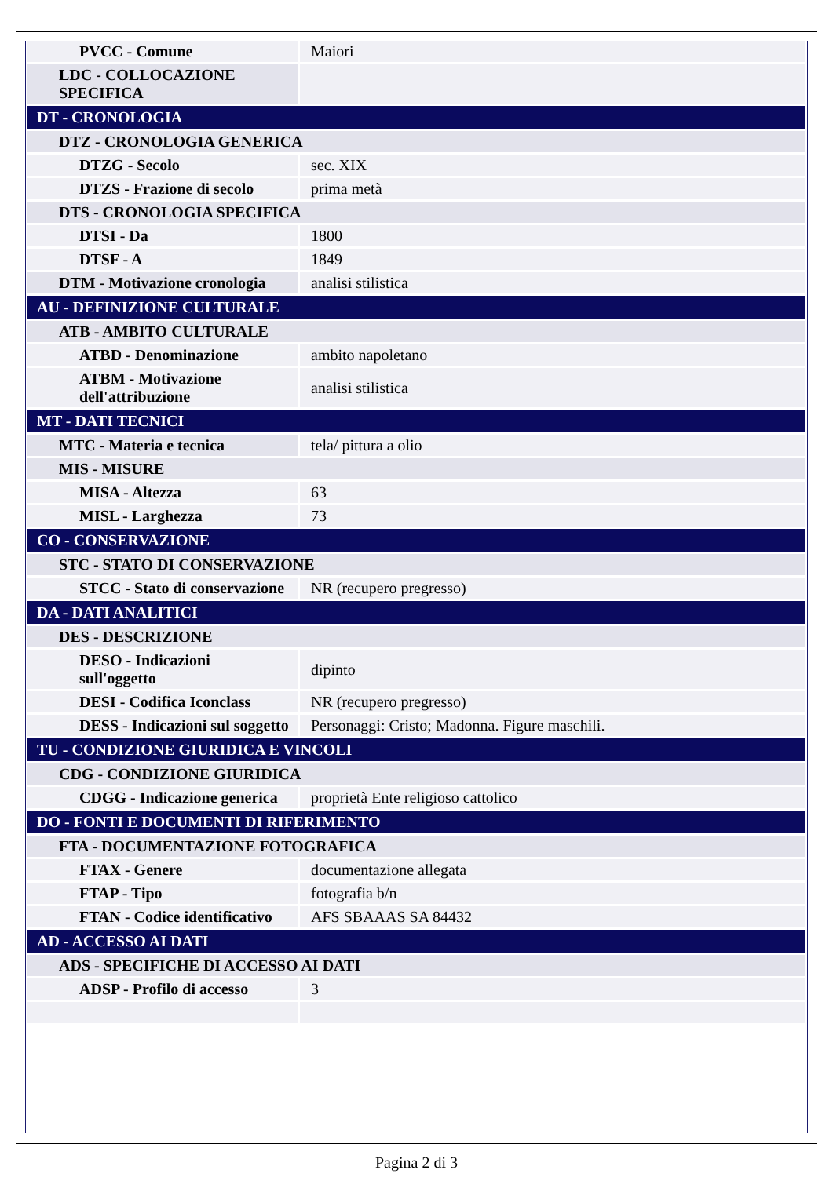| PVCC - Comune | Maiori |
| LDC - COLLOCAZIONE SPECIFICA | |
| DT - CRONOLOGIA | |
| DTZ - CRONOLOGIA GENERICA | |
| DTZG - Secolo | sec. XIX |
| DTZS - Frazione di secolo | prima metà |
| DTS - CRONOLOGIA SPECIFICA | |
| DTSI - Da | 1800 |
| DTSF - A | 1849 |
| DTM - Motivazione cronologia | analisi stilistica |
| AU - DEFINIZIONE CULTURALE | |
| ATB - AMBITO CULTURALE | |
| ATBD - Denominazione | ambito napoletano |
| ATBM - Motivazione dell'attribuzione | analisi stilistica |
| MT - DATI TECNICI | |
| MTC - Materia e tecnica | tela/ pittura a olio |
| MIS - MISURE | |
| MISA - Altezza | 63 |
| MISL - Larghezza | 73 |
| CO - CONSERVAZIONE | |
| STC - STATO DI CONSERVAZIONE | |
| STCC - Stato di conservazione | NR (recupero pregresso) |
| DA - DATI ANALITICI | |
| DES - DESCRIZIONE | |
| DESO - Indicazioni sull'oggetto | dipinto |
| DESI - Codifica Iconclass | NR (recupero pregresso) |
| DESS - Indicazioni sul soggetto | Personaggi: Cristo; Madonna. Figure maschili. |
| TU - CONDIZIONE GIURIDICA E VINCOLI | |
| CDG - CONDIZIONE GIURIDICA | |
| CDGG - Indicazione generica | proprietà Ente religioso cattolico |
| DO - FONTI E DOCUMENTI DI RIFERIMENTO | |
| FTA - DOCUMENTAZIONE FOTOGRAFICA | |
| FTAX - Genere | documentazione allegata |
| FTAP - Tipo | fotografia b/n |
| FTAN - Codice identificativo | AFS SBAAAS SA 84432 |
| AD - ACCESSO AI DATI | |
| ADS - SPECIFICHE DI ACCESSO AI DATI | |
| ADSP - Profilo di accesso | 3 |
Pagina 2 di 3